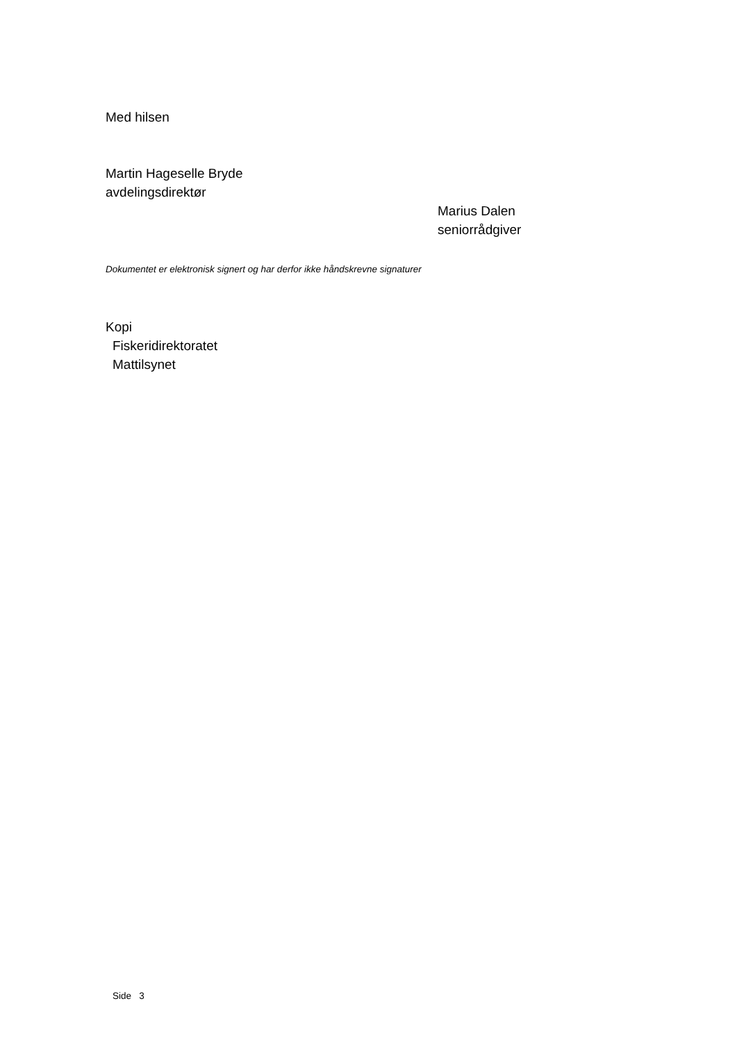Med hilsen
Martin Hageselle Bryde
avdelingsdirektør
Marius Dalen
seniorrådgiver
Dokumentet er elektronisk signert og har derfor ikke håndskrevne signaturer
Kopi
Fiskeridirektoratet
Mattilsynet
Side 3